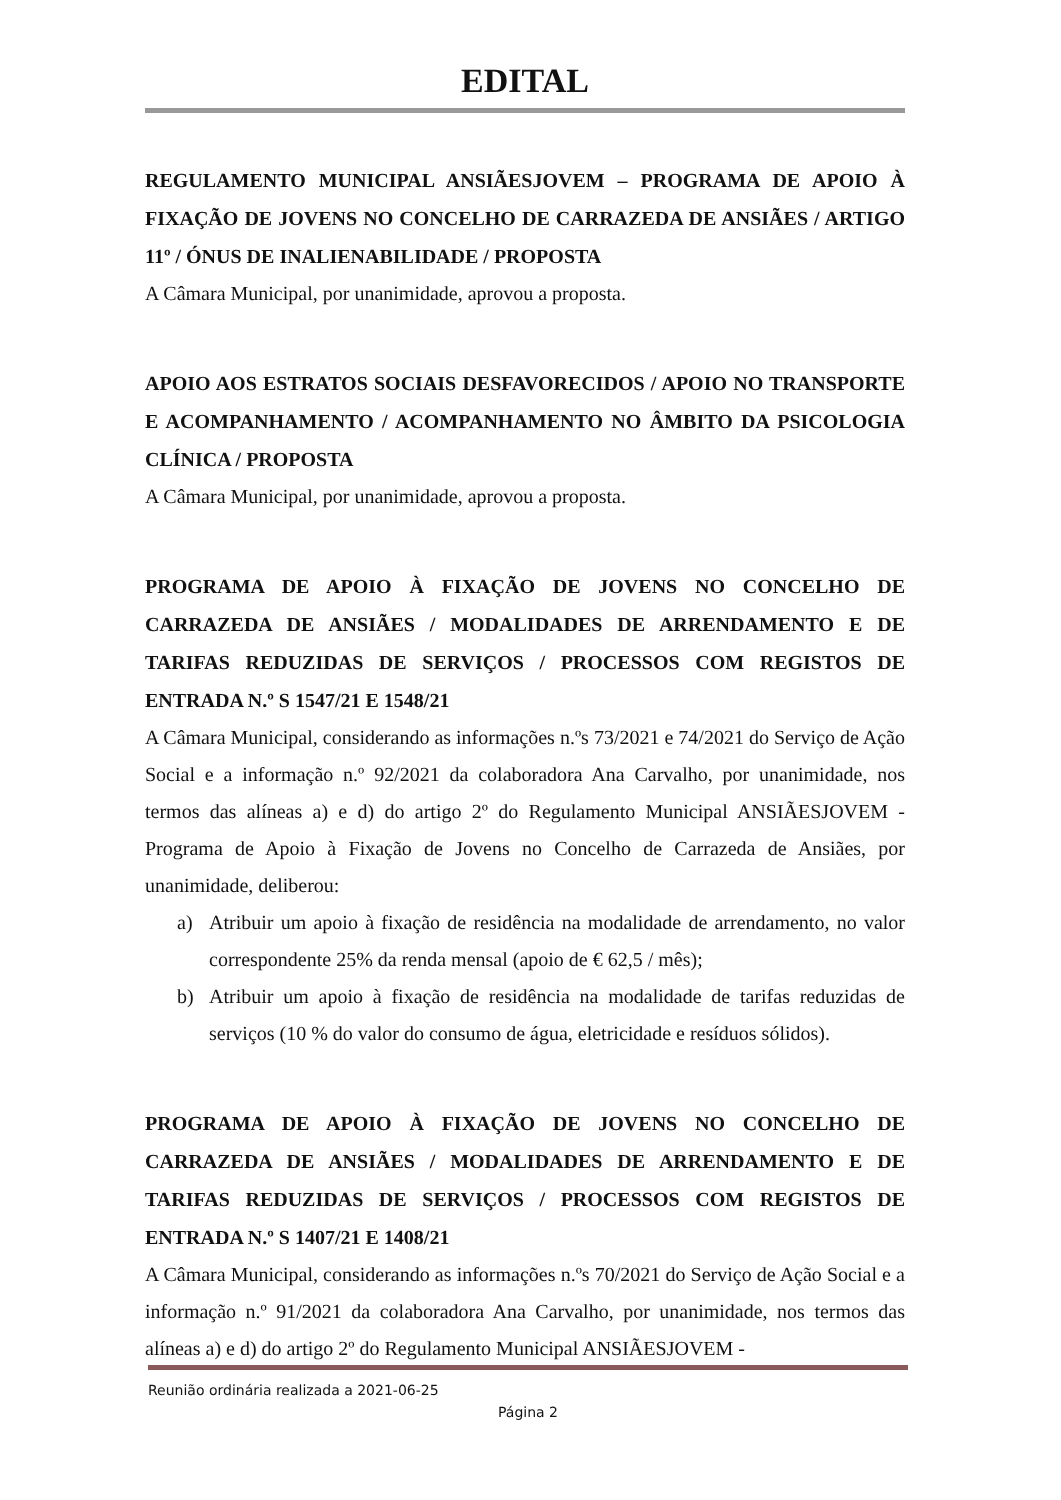EDITAL
REGULAMENTO MUNICIPAL ANSIÃESJOVEM – PROGRAMA DE APOIO À FIXAÇÃO DE JOVENS NO CONCELHO DE CARRAZEDA DE ANSIÃES / ARTIGO 11º / ÓNUS DE INALIENABILIDADE / PROPOSTA
A Câmara Municipal, por unanimidade, aprovou a proposta.
APOIO AOS ESTRATOS SOCIAIS DESFAVORECIDOS / APOIO NO TRANSPORTE E ACOMPANHAMENTO / ACOMPANHAMENTO NO ÂMBITO DA PSICOLOGIA CLÍNICA / PROPOSTA
A Câmara Municipal, por unanimidade, aprovou a proposta.
PROGRAMA DE APOIO À FIXAÇÃO DE JOVENS NO CONCELHO DE CARRAZEDA DE ANSIÃES / MODALIDADES DE ARRENDAMENTO E DE TARIFAS REDUZIDAS DE SERVIÇOS / PROCESSOS COM REGISTOS DE ENTRADA N.º S 1547/21 E 1548/21
A Câmara Municipal, considerando as informações n.ºs 73/2021 e 74/2021 do Serviço de Ação Social e a informação n.º 92/2021 da colaboradora Ana Carvalho, por unanimidade, nos termos das alíneas a) e d) do artigo 2º do Regulamento Municipal ANSIÃESJOVEM - Programa de Apoio à Fixação de Jovens no Concelho de Carrazeda de Ansiães, por unanimidade, deliberou:
a) Atribuir um apoio à fixação de residência na modalidade de arrendamento, no valor correspondente 25% da renda mensal (apoio de € 62,5 / mês);
b) Atribuir um apoio à fixação de residência na modalidade de tarifas reduzidas de serviços (10 % do valor do consumo de água, eletricidade e resíduos sólidos).
PROGRAMA DE APOIO À FIXAÇÃO DE JOVENS NO CONCELHO DE CARRAZEDA DE ANSIÃES / MODALIDADES DE ARRENDAMENTO E DE TARIFAS REDUZIDAS DE SERVIÇOS / PROCESSOS COM REGISTOS DE ENTRADA N.º S 1407/21 E 1408/21
A Câmara Municipal, considerando as informações n.ºs 70/2021 do Serviço de Ação Social e a informação n.º 91/2021 da colaboradora Ana Carvalho, por unanimidade, nos termos das alíneas a) e d) do artigo 2º do Regulamento Municipal ANSIÃESJOVEM -
Reunião ordinária realizada a 2021-06-25
Página 2